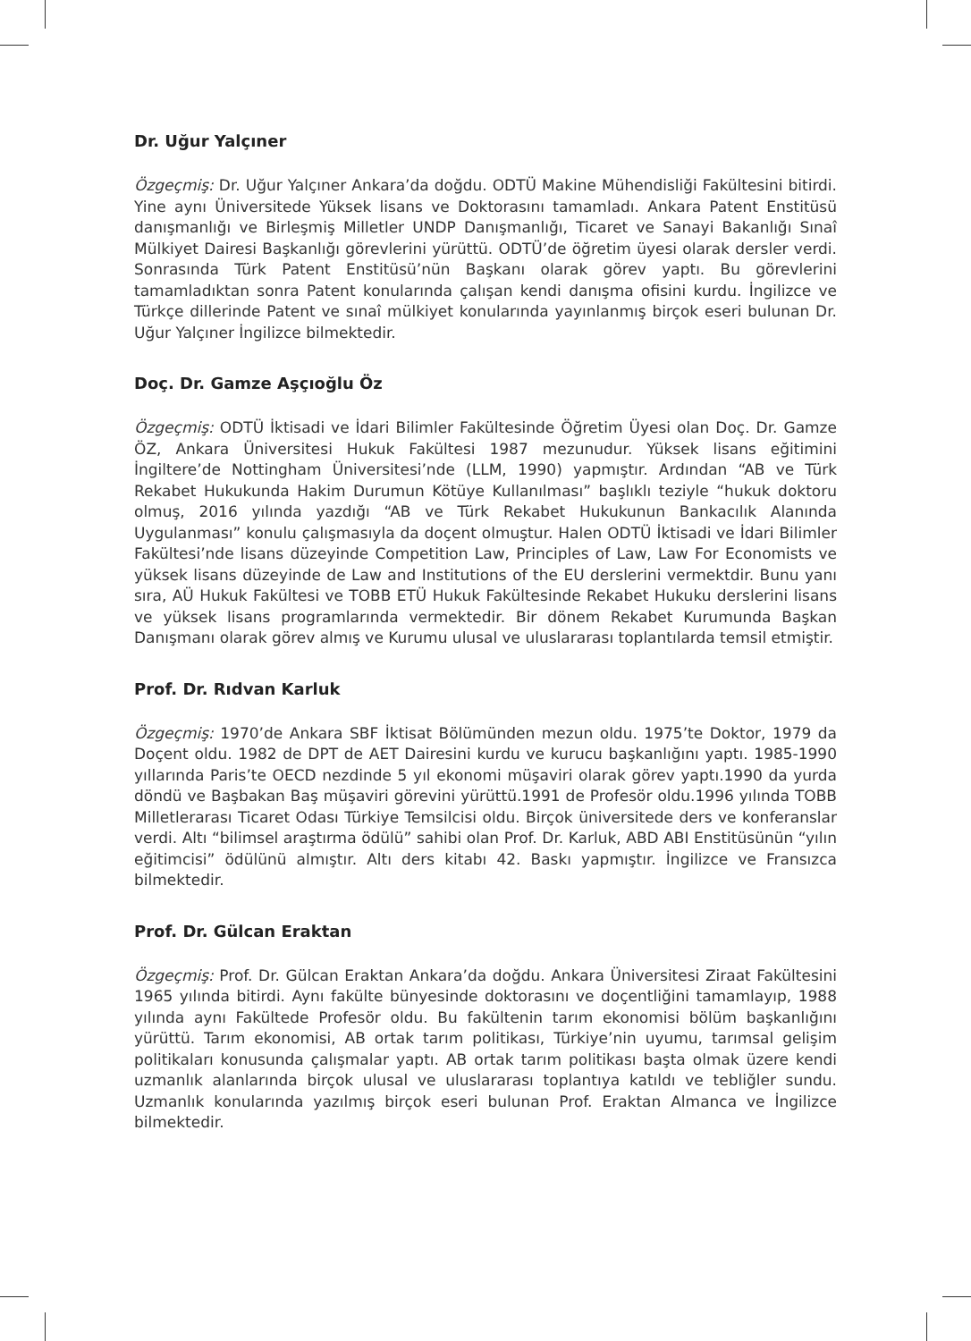Dr. Uğur Yalçıner
Özgeçmiş: Dr. Uğur Yalçıner Ankara’da doğdu. ODTÜ Makine Mühendisliği Fakültesini bitirdi. Yine aynı Üniversitede Yüksek lisans ve Doktorasını tamamladı. Ankara Patent Enstitüsü danışmanlığı ve Birleşmiş Milletler UNDP Danışmanlığı, Ticaret ve Sanayi Bakanlığı Sınaî Mülkiyet Dairesi Başkanlığı görevlerini yürüttü. ODTÜ’de öğretim üyesi olarak dersler verdi. Sonrasında Türk Patent Enstitüsü’nün Başkanı olarak görev yaptı. Bu görevlerini tamamladıktan sonra Patent konularında çalışan kendi danışma ofisini kurdu. İngilizce ve Türkçe dillerinde Patent ve sınaî mülkiyet konularında yayınlanmış birçok eseri bulunan Dr. Uğur Yalçıner İngilizce bilmektedir.
Doç. Dr. Gamze Aşçıoğlu Öz
Özgeçmiş: ODTÜ İktisadi ve İdari Bilimler Fakültesinde Öğretim Üyesi olan Doç. Dr. Gamze ÖZ, Ankara Üniversitesi Hukuk Fakültesi 1987 mezunudur. Yüksek lisans eğitimini İngiltere’de Nottingham Üniversitesi’nde (LLM, 1990) yapmıştır. Ardından “AB ve Türk Rekabet Hukukunda Hakim Durumun Kötüye Kullanılması” başlıklı teziyle “hukuk doktoru olmuş, 2016 yılında yazdığı “AB ve Türk Rekabet Hukukunun Bankacılık Alanında Uygulanması” konulu çalışmasıyla da doçent olmuştur. Halen ODTÜ İktisadi ve İdari Bilimler Fakültesi’nde lisans düzeyinde Competition Law, Principles of Law, Law For Economists ve yüksek lisans düzeyinde de Law and Institutions of the EU derslerini vermektdir. Bunu yanı sıra, AÜ Hukuk Fakültesi ve TOBB ETÜ Hukuk Fakültesinde Rekabet Hukuku derslerini lisans ve yüksek lisans programlarında vermektedir. Bir dönem Rekabet Kurumunda Başkan Danışmanı olarak görev almış ve Kurumu ulusal ve uluslararası toplantılarda temsil etmiştir.
Prof. Dr. Rıdvan Karluk
Özgeçmiş: 1970’de Ankara SBF İktisat Bölümünden mezun oldu. 1975’te Doktor, 1979 da Doçent oldu. 1982 de DPT de AET Dairesini kurdu ve kurucu başkanlığını yaptı. 1985-1990 yıllarında Paris’te OECD nezdinde 5 yıl ekonomi müşaviri olarak görev yaptı.1990 da yurda döndü ve Başbakan Baş müşaviri görevini yürüttü.1991 de Profesör oldu.1996 yılında TOBB Milletlerarası Ticaret Odası Türkiye Temsilcisi oldu. Birçok üniversitede ders ve konferanslar verdi. Altı “bilimsel araştırma ödülü” sahibi olan Prof. Dr. Karluk, ABD ABI Enstitüsünün “yılın eğitimcisi” ödülünü almıştır. Altı ders kitabı 42. Baskı yapmıştır. İngilizce ve Fransızca bilmektedir.
Prof. Dr. Gülcan Eraktan
Özgeçmiş: Prof. Dr. Gülcan Eraktan Ankara’da doğdu. Ankara Üniversitesi Ziraat Fakültesini 1965 yılında bitirdi. Aynı fakülte bünyesinde doktorasını ve doçentliğini tamamlayıp, 1988 yılında aynı Fakültede Profesör oldu. Bu fakültenin tarım ekonomisi bölüm başkanlığını yürüttü. Tarım ekonomisi, AB ortak tarım politikası, Türkiye’nin uyumu, tarımsal gelişim politikaları konusunda çalışmalar yaptı. AB ortak tarım politikası başta olmak üzere kendi uzmanlık alanlarında birçok ulusal ve uluslararası toplantıya katıldı ve tebliğler sundu. Uzmanlık konularında yazılmış birçok eseri bulunan Prof. Eraktan Almanca ve İngilizce bilmektedir.